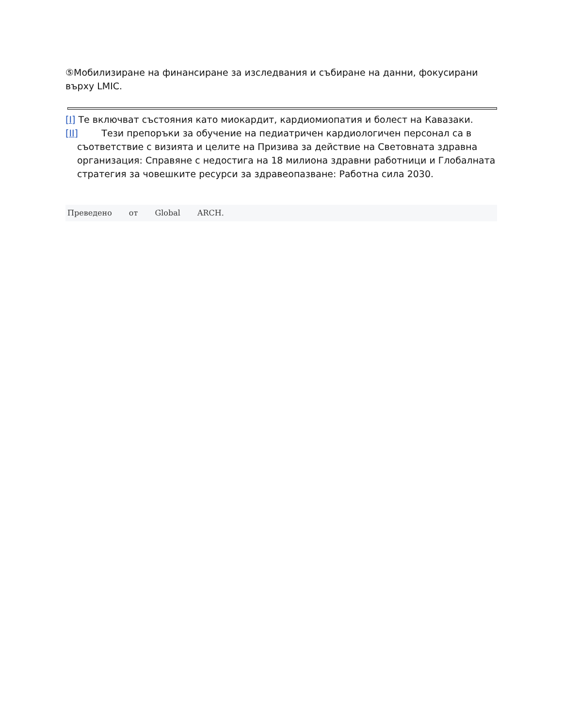⑤Мобилизиране на финансиране за изследвания и събиране на данни, фокусирани върху LMIC.
[I] Те включват състояния като миокардит, кардиомиопатия и болест на Кавазаки.
[II] Тези препоръки за обучение на педиатричен кардиологичен персонал са в съответствие с визията и целите на Призива за действие на Световната здравна организация: Справяне с недостига на 18 милиона здравни работници и Глобалната стратегия за човешките ресурси за здравеопазване: Работна сила 2030.
Преведено от Global ARCH.